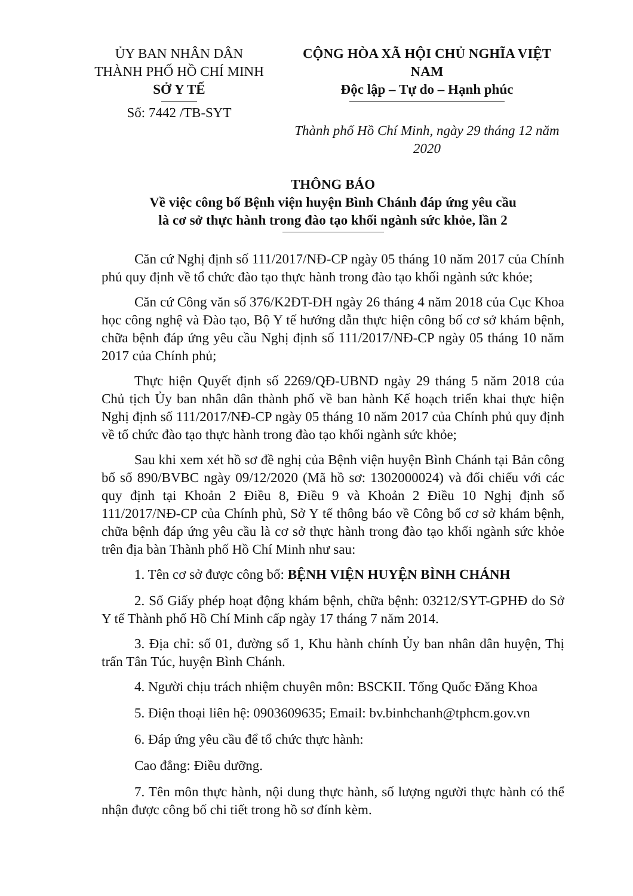ỦY BAN NHÂN DÂN
THÀNH PHỐ HỒ CHÍ MINH
SỞ Y TẾ
Số: 7442 /TB-SYT
CỘNG HÒA XÃ HỘI CHỦ NGHĨA VIỆT NAM
Độc lập – Tự do – Hạnh phúc
Thành phố Hồ Chí Minh, ngày 29 tháng 12 năm 2020
THÔNG BÁO
Về việc công bố Bệnh viện huyện Bình Chánh đáp ứng yêu cầu
là cơ sở thực hành trong đào tạo khối ngành sức khỏe, lần 2
Căn cứ Nghị định số 111/2017/NĐ-CP ngày 05 tháng 10 năm 2017 của Chính phủ quy định về tổ chức đào tạo thực hành trong đào tạo khối ngành sức khỏe;
Căn cứ Công văn số 376/K2ĐT-ĐH ngày 26 tháng 4 năm 2018 của Cục Khoa học công nghệ và Đào tạo, Bộ Y tế hướng dẫn thực hiện công bố cơ sở khám bệnh, chữa bệnh đáp ứng yêu cầu Nghị định số 111/2017/NĐ-CP ngày 05 tháng 10 năm 2017 của Chính phủ;
Thực hiện Quyết định số 2269/QĐ-UBND ngày 29 tháng 5 năm 2018 của Chủ tịch Ủy ban nhân dân thành phố về ban hành Kế hoạch triển khai thực hiện Nghị định số 111/2017/NĐ-CP ngày 05 tháng 10 năm 2017 của Chính phủ quy định về tổ chức đào tạo thực hành trong đào tạo khối ngành sức khỏe;
Sau khi xem xét hồ sơ đề nghị của Bệnh viện huyện Bình Chánh tại Bản công bố số 890/BVBC ngày 09/12/2020 (Mã hồ sơ: 1302000024) và đối chiếu với các quy định tại Khoản 2 Điều 8, Điều 9 và Khoản 2 Điều 10 Nghị định số 111/2017/NĐ-CP của Chính phủ, Sở Y tế thông báo về Công bố cơ sở khám bệnh, chữa bệnh đáp ứng yêu cầu là cơ sở thực hành trong đào tạo khối ngành sức khỏe trên địa bàn Thành phố Hồ Chí Minh như sau:
1. Tên cơ sở được công bố: BỆNH VIỆN HUYỆN BÌNH CHÁNH
2. Số Giấy phép hoạt động khám bệnh, chữa bệnh: 03212/SYT-GPHĐ do Sở Y tế Thành phố Hồ Chí Minh cấp ngày 17 tháng 7 năm 2014.
3. Địa chỉ: số 01, đường số 1, Khu hành chính Ủy ban nhân dân huyện, Thị trấn Tân Túc, huyện Bình Chánh.
4. Người chịu trách nhiệm chuyên môn: BSCKII. Tống Quốc Đăng Khoa
5. Điện thoại liên hệ: 0903609635; Email: bv.binhchanh@tphcm.gov.vn
6. Đáp ứng yêu cầu để tổ chức thực hành:
Cao đẳng: Điều dưỡng.
7. Tên môn thực hành, nội dung thực hành, số lượng người thực hành có thể nhận được công bố chi tiết trong hồ sơ đính kèm.